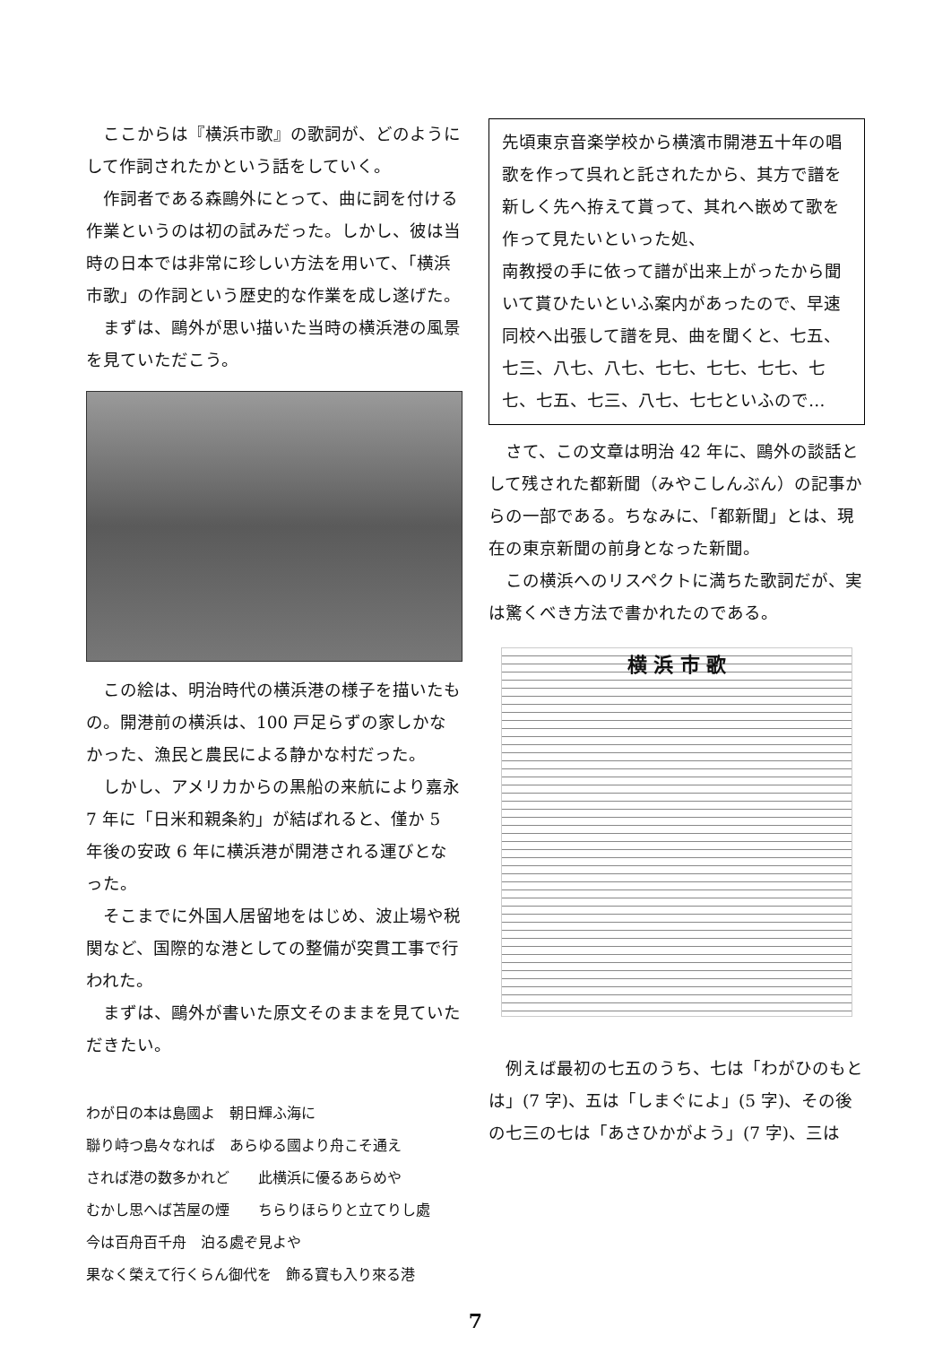ここからは『横浜市歌』の歌詞が、どのようにして作詞されたかという話をしていく。
作詞者である森鷗外にとって、曲に詞を付ける作業というのは初の試みだった。しかし、彼は当時の日本では非常に珍しい方法を用いて、「横浜市歌」の作詞という歴史的な作業を成し遂げた。
まずは、鷗外が思い描いた当時の横浜港の風景を見ていただこう。
この絵は、明治時代の横浜港の様子を描いたもの。開港前の横浜は、100 戸足らずの家しかなかった、漁民と農民による静かな村だった。
しかし、アメリカからの黒船の来航により嘉永 7 年に「日米和親条約」が結ばれると、僅か 5 年後の安政 6 年に横浜港が開港される運びとなった。
そこまでに外国人居留地をはじめ、波止場や税関など、国際的な港としての整備が突貫工事で行われた。
まずは、鷗外が書いた原文そのままを見ていただきたい。
わが日の本は島國よ　朝日輝ふ海に
聯り峙つ島々なれば　あらゆる國より舟こそ通え
されば港の数多かれど　　此横浜に優るあらめや
むかし思へば苫屋の煙　　ちらりほらりと立てりし處
今は百舟百千舟　泊る處ぞ見よや
果なく榮えて行くらん御代を　飾る寶も入り來る港
先頃東京音楽学校から横濱市開港五十年の唱歌を作って呉れと託されたから、其方で譜を新しく先へ拵えて貰って、其れへ嵌めて歌を作って見たいといった処、
南教授の手に依って譜が出来上がったから聞いて貰ひたいといふ案内があったので、早速同校へ出張して譜を見、曲を聞くと、七五、七三、八七、八七、七七、七七、七七、七七、七五、七三、八七、七七といふので…
さて、この文章は明治 42 年に、鷗外の談話として残された都新聞（みやこしんぶん）の記事からの一部である。ちなみに、「都新聞」とは、現在の東京新聞の前身となった新聞。
この横浜へのリスペクトに満ちた歌詞だが、実は驚くべき方法で書かれたのである。
横 浜 市 歌
例えば最初の七五のうち、七は「わがひのもとは」(7 字)、五は「しまぐによ」(5 字)、その後の七三の七は「あさひかがよう」(7 字)、三は
7